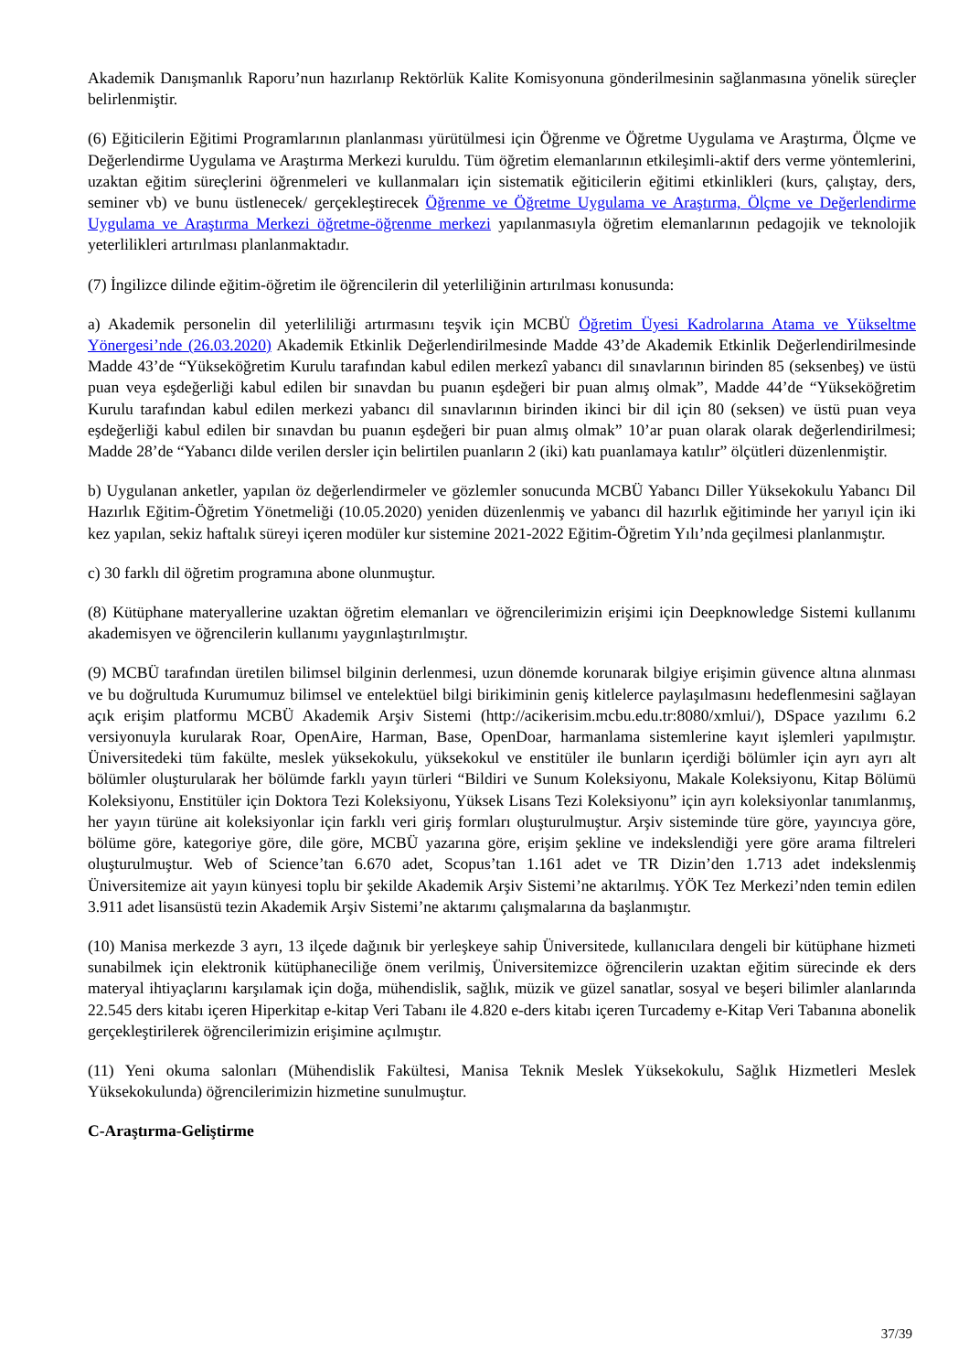Akademik Danışmanlık Raporu’nun hazırlanıp Rektörlük Kalite Komisyonuna gönderilmesinin sağlanmasına yönelik süreçler belirlenmiştir.
(6) Eğiticilerin Eğitimi Programlarının planlanması yürütülmesi için Öğrenme ve Öğretme Uygulama ve Araştırma, Ölçme ve Değerlendirme Uygulama ve Araştırma Merkezi kuruldu. Tüm öğretim elemanlarının etkileşimli-aktif ders verme yöntemlerini, uzaktan eğitim süreçlerini öğrenmeleri ve kullanmaları için sistematik eğiticilerin eğitimi etkinlikleri (kurs, çalıştay, ders, seminer vb) ve bunu üstlenecek/ gerçekleştirecek Öğrenme ve Öğretme Uygulama ve Araştırma, Ölçme ve Değerlendirme Uygulama ve Araştırma Merkezi öğretme-öğrenme merkezi yapılanmasıyla öğretim elemanlarının pedagojik ve teknolojik yeterlilikleri artırılması planlanmaktadır.
(7) İngilizce dilinde eğitim-öğretim ile öğrencilerin dil yeterliliğinin artırılması konusunda:
a) Akademik personelin dil yeterlililiği artırmasını teşvik için MCBÜ Öğretim Üyesi Kadrolarına Atama ve Yükseltme Yönergesi’nde (26.03.2020) Akademik Etkinlik Değerlendirilmesinde Madde 43’de Akademik Etkinlik Değerlendirilmesinde Madde 43’de “Yükseköğretim Kurulu tarafından kabul edilen merkezî yabancı dil sınavlarının birinden 85 (seksenbeş) ve üstü puan veya eşdeğerliği kabul edilen bir sınavdan bu puanın eşdeğeri bir puan almış olmak”, Madde 44’de “Yükseköğretim Kurulu tarafından kabul edilen merkezi yabancı dil sınavlarının birinden ikinci bir dil için 80 (seksen) ve üstü puan veya eşdeğerliği kabul edilen bir sınavdan bu puanın eşdeğeri bir puan almış olmak” 10’ar puan olarak olarak değerlendirilmesi; Madde 28’de “Yabancı dilde verilen dersler için belirtilen puanların 2 (iki) katı puanlamaya katılır” ölçütleri düzenlenmiştir.
b) Uygulanan anketler, yapılan öz değerlendirmeler ve gözlemler sonucunda MCBÜ Yabancı Diller Yüksekokulu Yabancı Dil Hazırlık Eğitim-Öğretim Yönetmeliği (10.05.2020) yeniden düzenlenmiş ve yabancı dil hazırlık eğitiminde her yarıyıl için iki kez yapılan, sekiz haftalık süreyi içeren modüler kur sistemine 2021-2022 Eğitim-Öğretim Yılı’nda geçilmesi planlanmıştır.
c) 30 farklı dil öğretim programına abone olunmuştur.
(8) Kütüphane materyallerine uzaktan öğretim elemanları ve öğrencilerimizin erişimi için Deepknowledge Sistemi kullanımı akademisyen ve öğrencilerin kullanımı yaygınlaştırılmıştır.
(9) MCBÜ tarafından üretilen bilimsel bilginin derlenmesi, uzun dönemde korunarak bilgiye erişimin güvence altına alınması ve bu doğrultuda Kurumumuz bilimsel ve entelektüel bilgi birikiminin geniş kitlelerce paylaşılmasını hedeflenmesini sağlayan açık erişim platformu MCBÜ Akademik Arşiv Sistemi (http://acikerisim.mcbu.edu.tr:8080/xmlui/), DSpace yazılımı 6.2 versiyonuyla kurularak Roar, OpenAire, Harman, Base, OpenDoar, harmanlama sistemlerine kayıt işlemleri yapılmıştır. Üniversitedeki tüm fakülte, meslek yüksekokulu, yüksekokul ve enstitüler ile bunların içerdiği bölümler için ayrı ayrı alt bölümler oluşturularak her bölümde farklı yayın türleri “Bildiri ve Sunum Koleksiyonu, Makale Koleksiyonu, Kitap Bölümü Koleksiyonu, Enstitüler için Doktora Tezi Koleksiyonu, Yüksek Lisans Tezi Koleksiyonu” için ayrı koleksiyonlar tanımlanmış, her yayın türüne ait koleksiyonlar için farklı veri giriş formları oluşturulmuştur. Arşiv sisteminde türe göre, yayıncıya göre, bölüme göre, kategoriye göre, dile göre, MCBÜ yazarına göre, erişim şekline ve indekslendiği yere göre arama filtreleri oluşturulmuştur. Web of Science’tan 6.670 adet, Scopus’tan 1.161 adet ve TR Dizin’den 1.713 adet indekslenmiş Üniversitemize ait yayın künyesi toplu bir şekilde Akademik Arşiv Sistemi’ne aktarılmış. YÖK Tez Merkezi’nden temin edilen 3.911 adet lisansüstü tezin Akademik Arşiv Sistemi’ne aktarımı çalışmalarına da başlanmıştır.
(10) Manisa merkezde 3 ayrı, 13 ilçede dağınık bir yerleşkeye sahip Üniversitede, kullanıcılara dengeli bir kütüphane hizmeti sunabilmek için elektronik kütüphaneciliğe önem verilmiş, Üniversitemizce öğrencilerin uzaktan eğitim sürecinde ek ders materyal ihtiyaçlarını karşılamak için doğa, mühendislik, sağlık, müzik ve güzel sanatlar, sosyal ve beşeri bilimler alanlarında 22.545 ders kitabı içeren Hiperkitap e-kitap Veri Tabanı ile 4.820 e-ders kitabı içeren Turcademy e-Kitap Veri Tabanına abonelik gerçekleştirilerek öğrencilerimizin erişimine açılmıştır.
(11) Yeni okuma salonları (Mühendislik Fakültesi, Manisa Teknik Meslek Yüksekokulu, Sağlık Hizmetleri Meslek Yüksekokulunda) öğrencilerimizin hizmetine sunulmuştur.
C-Araştırma-Geliştirme
37/39